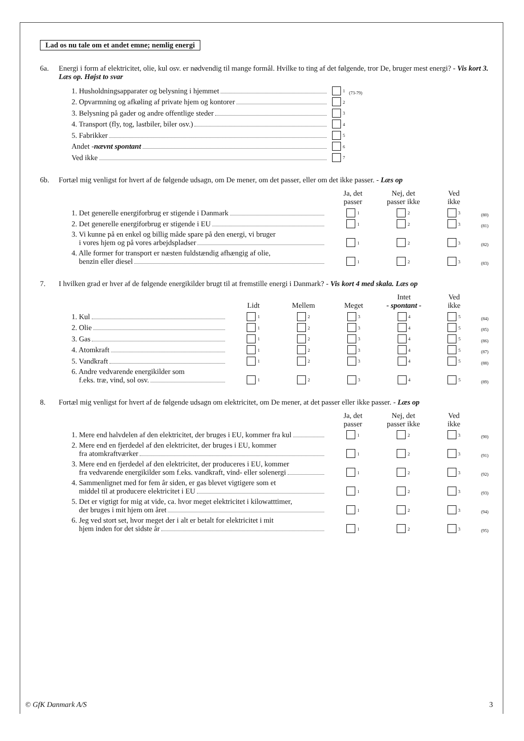Lad os nu tale om et andet emne; nemlig energi
6a. Energi i form af elektricitet, olie, kul osv. er nødvendig til mange formål. Hvilke to ting af det følgende, tror De, bruger mest energi? - Vis kort 3. Læs op. Højst to svar
| 1. Husholdningsapparater og belysning i hjemmet | 1 | (73-79) |
| 2. Opvarmning og afkøling af private hjem og kontorer | 2 | |
| 3. Belysning på gader og andre offentlige steder | 3 | |
| 4. Transport (fly, tog, lastbiler, biler osv.) | 4 | |
| 5. Fabrikker | 5 | |
| Andet - nævnt spontant | 6 | |
| Ved ikke | 7 | |
6b. Fortæl mig venligst for hvert af de følgende udsagn, om De mener, om det passer, eller om det ikke passer. - Læs op
| | Ja, det passer | Nej, det passer ikke | Ved ikke | |
| --- | --- | --- | --- | --- |
| 1. Det generelle energiforbrug er stigende i Danmark | 1 | 2 | 3 | (80) |
| 2. Det generelle energiforbrug er stigende i EU | 1 | 2 | 3 | (81) |
| 3. Vi kunne på en enkel og billig måde spare på den energi, vi bruger i vores hjem og på vores arbejdspladser | 1 | 2 | 3 | (82) |
| 4. Alle former for transport er næsten fuldstændig afhængig af olie, benzin eller diesel | 1 | 2 | 3 | (83) |
7. I hvilken grad er hver af de følgende energikilder brugt til at fremstille energi i Danmark? - Vis kort 4 med skala. Læs op
| | Lidt | Mellem | Meget | Intet - spontant - | Ved ikke | |
| --- | --- | --- | --- | --- | --- | --- |
| 1. Kul | 1 | 2 | 3 | 4 | 5 | (84) |
| 2. Olie | 1 | 2 | 3 | 4 | 5 | (85) |
| 3. Gas | 1 | 2 | 3 | 4 | 5 | (86) |
| 4. Atomkraft | 1 | 2 | 3 | 4 | 5 | (87) |
| 5. Vandkraft | 1 | 2 | 3 | 4 | 5 | (88) |
| 6. Andre vedvarende energikilder som f.eks. træ, vind, sol osv. | 1 | 2 | 3 | 4 | 5 | (89) |
8. Fortæl mig venligst for hvert af de følgende udsagn om elektricitet, om De mener, at det passer eller ikke passer. - Læs op
| | Ja, det passer | Nej, det passer ikke | Ved ikke | |
| --- | --- | --- | --- | --- |
| 1. Mere end halvdelen af den elektricitet, der bruges i EU, kommer fra kul | 1 | 2 | 3 | (90) |
| 2. Mere end en fjerdedel af den elektricitet, der bruges i EU, kommer fra atomkraftværker | 1 | 2 | 3 | (91) |
| 3. Mere end en fjerdedel af den elektricitet, der produceres i EU, kommer fra vedvarende energikilder som f.eks. vandkraft, vind- eller solenergi | 1 | 2 | 3 | (92) |
| 4. Sammenlignet med for fem år siden, er gas blevet vigtigere som et middel til at producere elektricitet i EU | 1 | 2 | 3 | (93) |
| 5. Det er vigtigt for mig at vide, ca. hvor meget elektricitet i kilowatttimer, der bruges i mit hjem om året | 1 | 2 | 3 | (94) |
| 6. Jeg ved stort set, hvor meget der i alt er betalt for elektricitet i mit hjem inden for det sidste år | 1 | 2 | 3 | (95) |
© GfK Danmark A/S 3